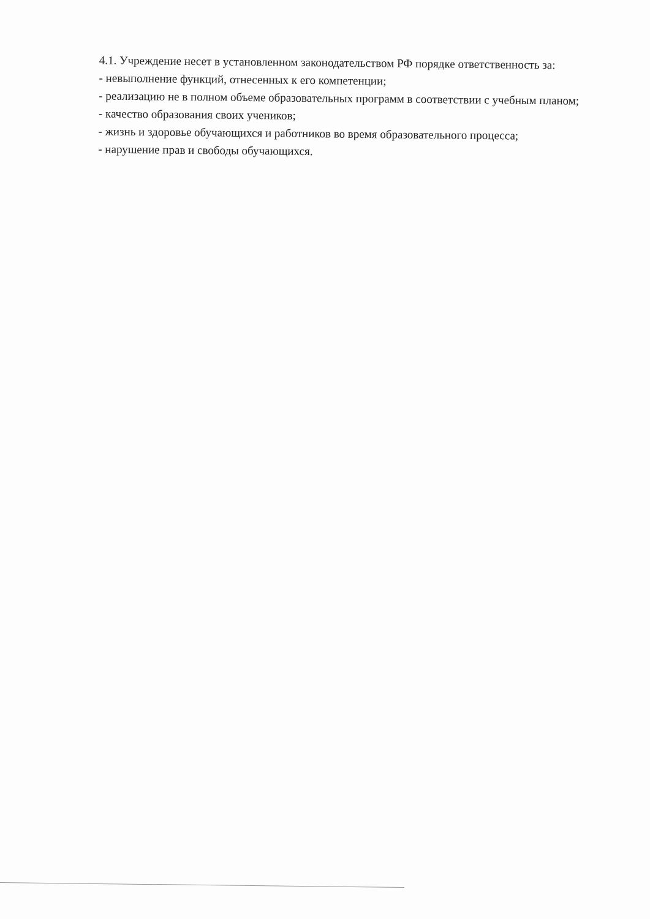4.1. Учреждение несет в установленном законодательством РФ порядке ответственность за:
- невыполнение функций, отнесенных к его компетенции;
- реализацию не в полном объеме образовательных программ в соответствии с учебным планом;
- качество образования своих учеников;
- жизнь и здоровье обучающихся и работников во время образовательного процесса;
- нарушение прав и свободы обучающихся.